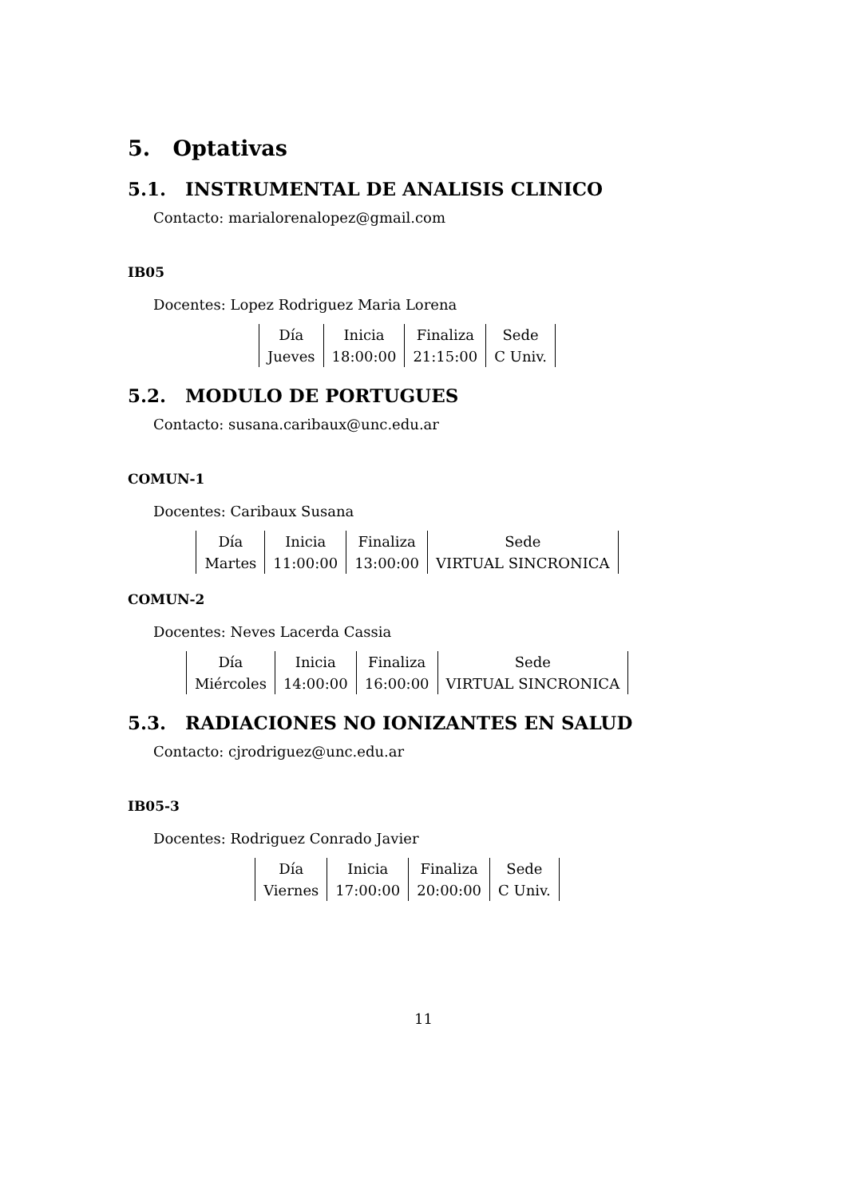5. Optativas
5.1. INSTRUMENTAL DE ANALISIS CLINICO
Contacto: marialorenalopez@gmail.com
IB05
Docentes: Lopez Rodriguez Maria Lorena
| Día | Inicia | Finaliza | Sede |
| Jueves | 18:00:00 | 21:15:00 | C Univ. |
5.2. MODULO DE PORTUGUES
Contacto: susana.caribaux@unc.edu.ar
COMUN-1
Docentes: Caribaux Susana
| Día | Inicia | Finaliza | Sede |
| Martes | 11:00:00 | 13:00:00 | VIRTUAL SINCRONICA |
COMUN-2
Docentes: Neves Lacerda Cassia
| Día | Inicia | Finaliza | Sede |
| Miércoles | 14:00:00 | 16:00:00 | VIRTUAL SINCRONICA |
5.3. RADIACIONES NO IONIZANTES EN SALUD
Contacto: cjrodriguez@unc.edu.ar
IB05-3
Docentes: Rodriguez Conrado Javier
| Día | Inicia | Finaliza | Sede |
| Viernes | 17:00:00 | 20:00:00 | C Univ. |
11